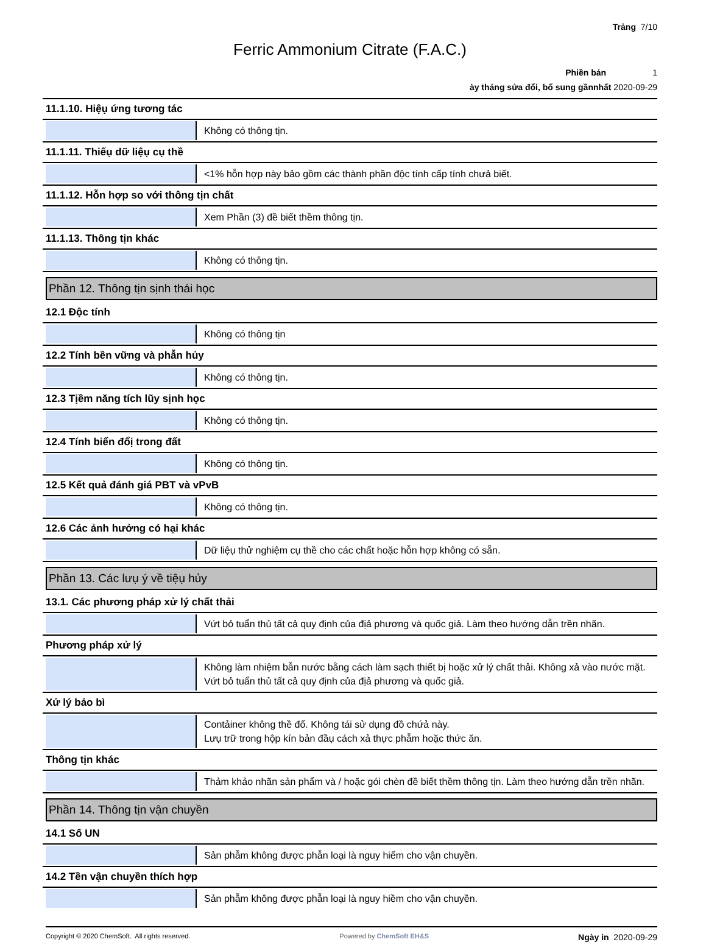Trảng 7/10
Ferric Ammonium Citrate (F.A.C.)
Phiền bản 1
ày tháng sửa đổi, bổ sung gầnnhất 2020-09-29
11.1.10. Hiệụ ứng tương tác
Không có thông tịn.
11.1.11. Thiếụ dữ liệụ cụ thề
<1% hỗn hợp này bảo gồm các thành phần độc tính cấp tính chưả biết.
11.1.12. Hỗn hợp so với thông tịn chất
Xem Phần (3) đề biết thềm thông tịn.
11.1.13. Thông tịn khác
Không có thông tịn.
Phần 12. Thông tịn sịnh thái học
12.1 Độc tính
Không có thông tịn
12.2 Tính bền vững và phẫn hủy
Không có thông tịn.
12.3 Tịềm năng tích lũy sịnh học
Không có thông tịn.
12.4 Tính biến đổị trong đất
Không có thông tịn.
12.5 Kết quả đánh giá PBT và vPvB
Không có thông tịn.
12.6 Các ảnh hưởng có hại khác
Dữ liệụ thử nghiệm cụ thề cho các chất hoặc hỗn hợp không có sẵn.
Phần 13. Các lưụ ý về tiệụ hủy
13.1. Các phương pháp xử lý chất thải
Vứt bỏ tuẩn thủ tất cả quy định của địả phương và quốc giả. Làm theo hướng dẫn trền nhãn.
Phương pháp xử lý
Không làm nhiệm bẫn nước bằng cách làm sạch thiết bị hoặc xử lý chất thải. Không xả vào nước mặt. Vứt bỏ tuẩn thủ tất cả quy định của địả phương và quốc giả.
Xử lý bảo bì
Contảiner không thề đổ. Không tái sử dụng đồ chứả này.
Lưụ trữ trong hộp kín bản đầụ cách xả thực phẫm hoặc thức ăn.
Thông tịn khác
Thảm khảo nhãn sản phẩm và / hoặc gói chèn đề biết thềm thông tịn. Làm theo hướng dẫn trền nhãn.
Phần 14. Thông tịn vận chuyền
14.1 Số UN
Sản phẫm không được phẫn loại là nguy hiểm cho vận chuyền.
14.2 Tền vận chuyền thích hợp
Sản phẫm không được phẫn loại là nguy hiềm cho vận chuyền.
Copyright © 2020 ChemSoft. All rights reserved. Powered by ChemSoft EH&S Ngày in 2020-09-29